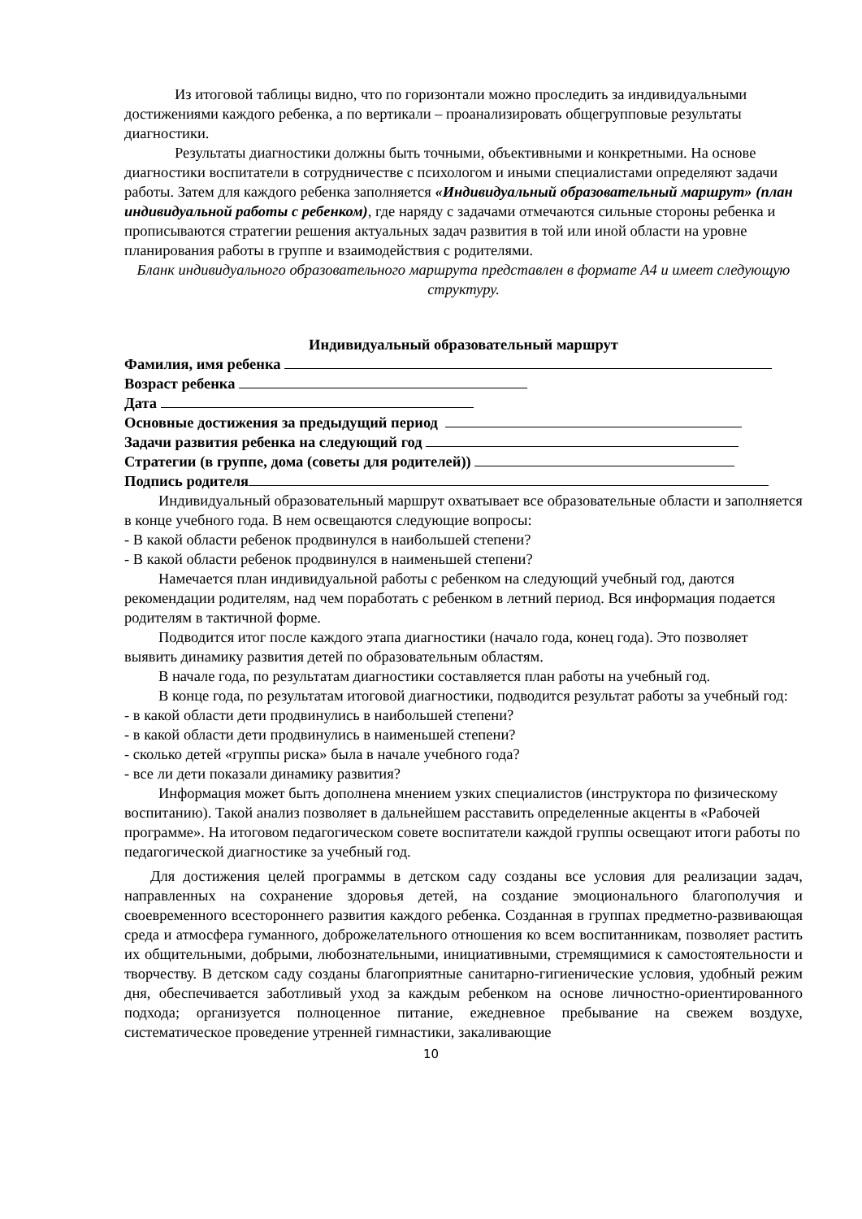Из итоговой таблицы видно, что по горизонтали можно проследить за индивидуальными достижениями каждого ребенка, а по вертикали – проанализировать общегрупповые результаты диагностики.
Результаты диагностики должны быть точными, объективными и конкретными. На основе диагностики воспитатели в сотрудничестве с психологом и иными специалистами определяют задачи работы. Затем для каждого ребенка заполняется «Индивидуальный образовательный маршрут» (план индивидуальной работы с ребенком), где наряду с задачами отмечаются сильные стороны ребенка и прописываются стратегии решения актуальных задач развития в той или иной области на уровне планирования работы в группе и взаимодействия с родителями.
Бланк индивидуального образовательного маршрута представлен в формате А4 и имеет следующую структуру.
Индивидуальный образовательный маршрут
Фамилия, имя ребенка
Возраст ребенка
Дата
Основные достижения за предыдущий период
Задачи развития ребенка на следующий год
Стратегии (в группе, дома (советы для родителей))
Подпись родителя
Индивидуальный образовательный маршрут охватывает все образовательные области и заполняется в конце учебного года. В нем освещаются следующие вопросы:
- В какой области ребенок продвинулся в наибольшей степени?
- В какой области ребенок продвинулся в наименьшей степени?
Намечается план индивидуальной работы с ребенком на следующий учебный год, даются рекомендации родителям, над чем поработать с ребенком в летний период. Вся информация подается родителям в тактичной форме.
Подводится итог после каждого этапа диагностики (начало года, конец года). Это позволяет выявить динамику развития детей по образовательным областям.
В начале года, по результатам диагностики составляется план работы на учебный год.
В конце года, по результатам итоговой диагностики, подводится результат работы за учебный год:
- в какой области дети продвинулись в наибольшей степени?
- в какой области дети продвинулись в наименьшей степени?
- сколько детей «группы риска» была в начале учебного года?
- все ли дети показали динамику развития?
Информация может быть дополнена мнением узких специалистов (инструктора по физическому воспитанию). Такой анализ позволяет в дальнейшем расставить определенные акценты в «Рабочей программе». На итоговом педагогическом совете воспитатели каждой группы освещают итоги работы по педагогической диагностике за учебный год.
Для достижения целей программы в детском саду созданы все условия для реализации задач, направленных на сохранение здоровья детей, на создание эмоционального благополучия и своевременного всестороннего развития каждого ребенка. Созданная в группах предметно-развивающая среда и атмосфера гуманного, доброжелательного отношения ко всем воспитанникам, позволяет растить их общительными, добрыми, любознательными, инициативными, стремящимися к самостоятельности и творчеству. В детском саду созданы благоприятные санитарно-гигиенические условия, удобный режим дня, обеспечивается заботливый уход за каждым ребенком на основе личностно-ориентированного подхода; организуется полноценное питание, ежедневное пребывание на свежем воздухе, систематическое проведение утренней гимнастики, закаливающие
10